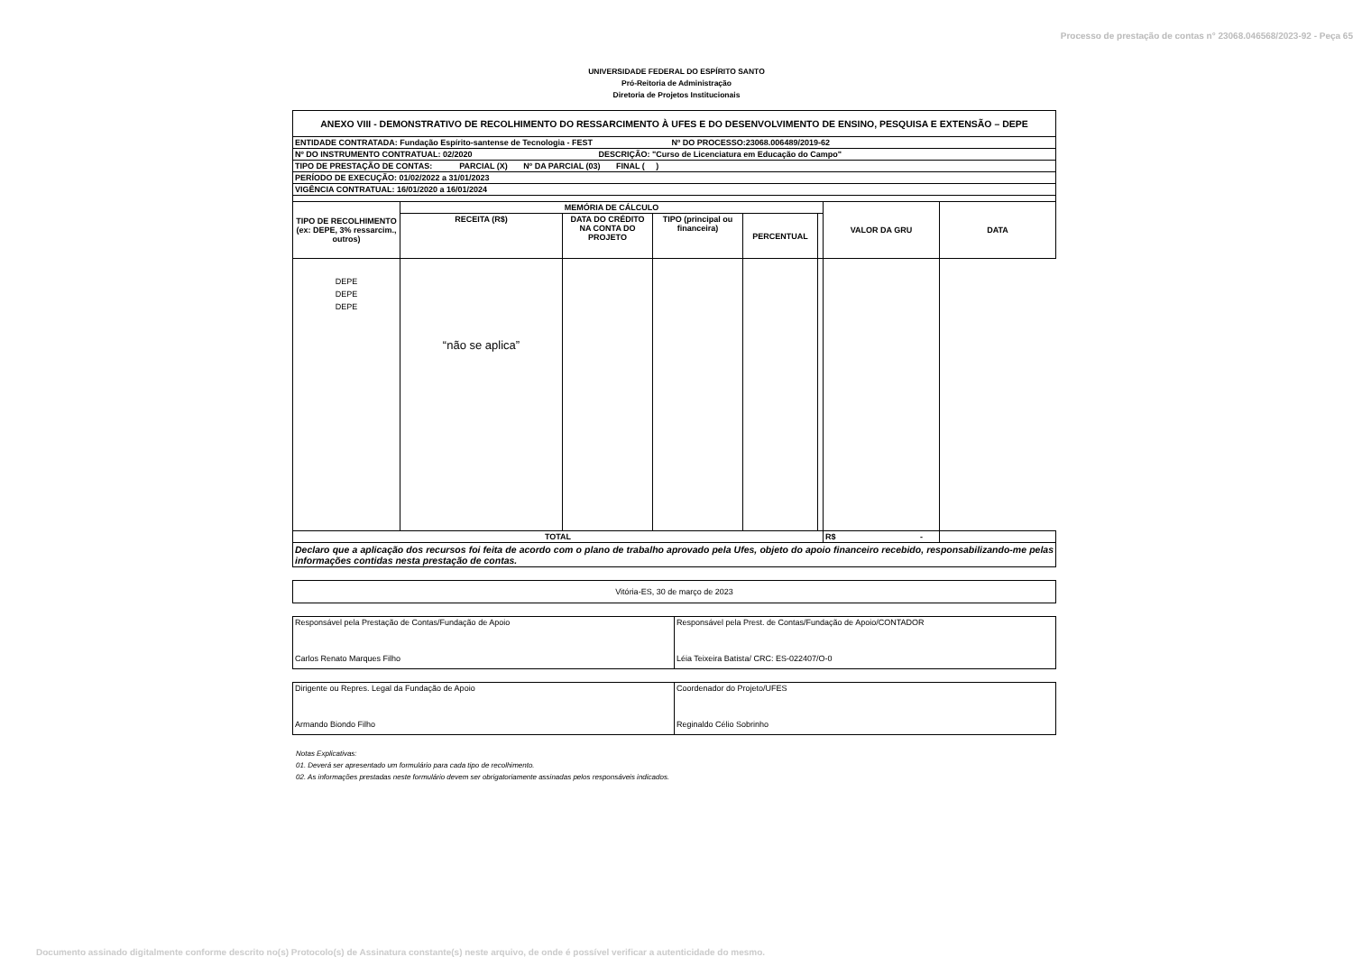Processo de prestação de contas n° 23068.046568/2023-92 - Peça 65
UNIVERSIDADE FEDERAL DO ESPÍRITO SANTO
Pró-Reitoria de Administração
Diretoria de Projetos Institucionais
| ANEXO VIII - DEMONSTRATIVO DE RECOLHIMENTO DO RESSARCIMENTO À UFES E DO DESENVOLVIMENTO DE ENSINO, PESQUISA E EXTENSÃO – DEPE | | | | | | | |
| ENTIDADE CONTRATADA: Fundação Espírito-santense de Tecnologia - FEST Nº DO PROCESSO:23068.006489/2019-62 | | | | | | | |
| Nº DO INSTRUMENTO CONTRATUAL: 02/2020 DESCRIÇÃO: "Curso de Licenciatura em Educação do Campo" | | | | | | | |
| TIPO DE PRESTAÇÃO DE CONTAS: PARCIAL (X) Nº DA PARCIAL (03) FINAL ( ) | | | | | | | |
| PERÍODO DE EXECUÇÃO: 01/02/2022 a 31/01/2023 | | | | | | | |
| VIGÊNCIA CONTRATUAL: 16/01/2020 a 16/01/2024 | | | | | | | |
| TIPO DE RECOLHIMENTO (ex: DEPE, 3% ressarcim., outros) | MEMÓRIA DE CÁLCULO | | | | | VALOR DA GRU | DATA |
| | RECEITA (R$) | DATA DO CRÉDITO NA CONTA DO PROJETO | TIPO (principal ou financeira) | PERCENTUAL | | | |
| DEPE DEPE DEPE | “não se aplica” | | | | | | |
| TOTAL | | | | | | R$ - | |
| Declaro que a aplicação dos recursos foi feita de acordo com o plano de trabalho aprovado pela Ufes, objeto do apoio financeiro recebido, responsabilizando-me pelas informações contidas nesta prestação de contas. | | | | | | | |
| Vitória-ES, 30 de março de 2023 |
| Responsável pela Prestação de Contas/Fundação de Apoio Carlos Renato Marques Filho | Responsável pela Prest. de Contas/Fundação de Apoio/CONTADOR Léia Teixeira Batista/ CRC: ES-022407/O-0 |
| Dirigente ou Repres. Legal da Fundação de Apoio Armando Biondo Filho | Coordenador do Projeto/UFES Reginaldo Célio Sobrinho |
Notas Explicativas:
01. Deverá ser apresentado um formulário para cada tipo de recolhimento.
02. As informações prestadas neste formulário devem ser obrigatoriamente assinadas pelos responsáveis indicados.
Documento assinado digitalmente conforme descrito no(s) Protocolo(s) de Assinatura constante(s) neste arquivo, de onde é possível verificar a autenticidade do mesmo.